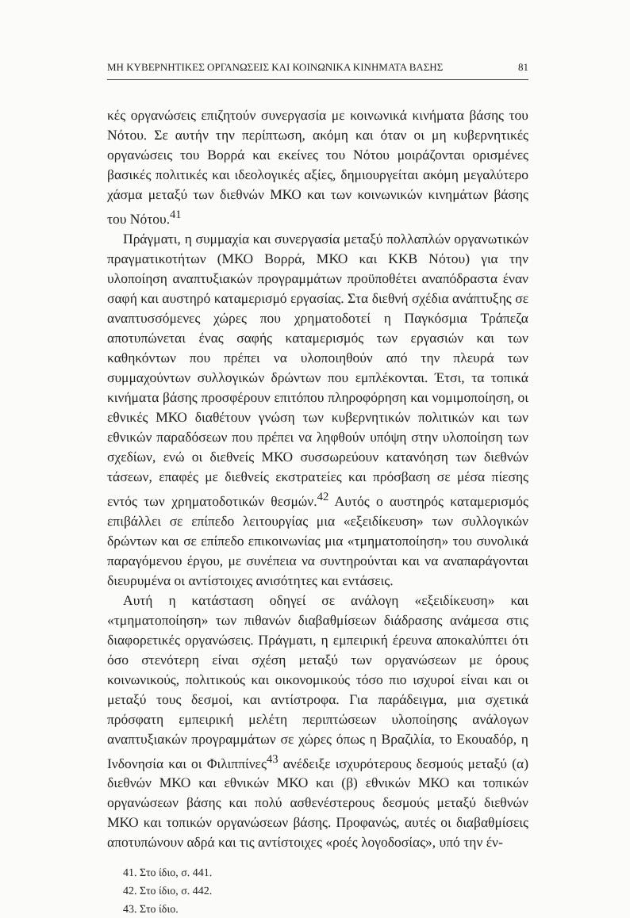ΜΗ ΚΥΒΕΡΝΗΤΙΚΕΣ ΟΡΓΑΝΩΣΕΙΣ ΚΑΙ ΚΟΙΝΩΝΙΚΑ ΚΙΝΗΜΑΤΑ ΒΑΣΗΣ 81
κές οργανώσεις επιζητούν συνεργασία με κοινωνικά κινήματα βάσης του Νότου. Σε αυτήν την περίπτωση, ακόμη και όταν οι μη κυβερνητικές οργανώσεις του Βορρά και εκείνες του Νότου μοιράζονται ορισμένες βασικές πολιτικές και ιδεολογικές αξίες, δημιουργείται ακόμη μεγαλύτερο χάσμα μεταξύ των διεθνών ΜΚΟ και των κοινωνικών κινημάτων βάσης του Νότου.<sup>41</sup>
Πράγματι, η συμμαχία και συνεργασία μεταξύ πολλαπλών οργανωτικών πραγματικοτήτων (ΜΚΟ Βορρά, ΜΚΟ και ΚΚΒ Νότου) για την υλοποίηση αναπτυξιακών προγραμμάτων προϋποθέτει αναπόδραστα έναν σαφή και αυστηρό καταμερισμό εργασίας. Στα διεθνή σχέδια ανάπτυξης σε αναπτυσσόμενες χώρες που χρηματοδοτεί η Παγκόσμια Τράπεζα αποτυπώνεται ένας σαφής καταμερισμός των εργασιών και των καθηκόντων που πρέπει να υλοποιηθούν από την πλευρά των συμμαχούντων συλλογικών δρώντων που εμπλέκονται. Έτσι, τα τοπικά κινήματα βάσης προσφέρουν επιτόπου πληροφόρηση και νομιμοποίηση, οι εθνικές ΜΚΟ διαθέτουν γνώση των κυβερνητικών πολιτικών και των εθνικών παραδόσεων που πρέπει να ληφθούν υπόψη στην υλοποίηση των σχεδίων, ενώ οι διεθνείς ΜΚΟ συσσωρεύουν κατανόηση των διεθνών τάσεων, επαφές με διεθνείς εκστρατείες και πρόσβαση σε μέσα πίεσης εντός των χρηματοδοτικών θεσμών.<sup>42</sup> Αυτός ο αυστηρός καταμερισμός επιβάλλει σε επίπεδο λειτουργίας μια «εξειδίκευση» των συλλογικών δρώντων και σε επίπεδο επικοινωνίας μια «τμηματοποίηση» του συνολικά παραγόμενου έργου, με συνέπεια να συντηρούνται και να αναπαράγονται διευρυμένα οι αντίστοιχες ανισότητες και εντάσεις.
Αυτή η κατάσταση οδηγεί σε ανάλογη «εξειδίκευση» και «τμηματοποίηση» των πιθανών διαβαθμίσεων διάδρασης ανάμεσα στις διαφορετικές οργανώσεις. Πράγματι, η εμπειρική έρευνα αποκαλύπτει ότι όσο στενότερη είναι σχέση μεταξύ των οργανώσεων με όρους κοινωνικούς, πολιτικούς και οικονομικούς τόσο πιο ισχυροί είναι και οι μεταξύ τους δεσμοί, και αντίστροφα. Για παράδειγμα, μια σχετικά πρόσφατη εμπειρική μελέτη περιπτώσεων υλοποίησης ανάλογων αναπτυξιακών προγραμμάτων σε χώρες όπως η Βραζιλία, το Εκουαδόρ, η Ινδονησία και οι Φιλιππίνες<sup>43</sup> ανέδειξε ισχυρότερους δεσμούς μεταξύ (α) διεθνών ΜΚΟ και εθνικών ΜΚΟ και (β) εθνικών ΜΚΟ και τοπικών οργανώσεων βάσης και πολύ ασθενέστερους δεσμούς μεταξύ διεθνών ΜΚΟ και τοπικών οργανώσεων βάσης. Προφανώς, αυτές οι διαβαθμίσεις αποτυπώνουν αδρά και τις αντίστοιχες «ροές λογοδοσίας», υπό την έν-
41. Στο ίδιο, σ. 441.
42. Στο ίδιο, σ. 442.
43. Στο ίδιο.